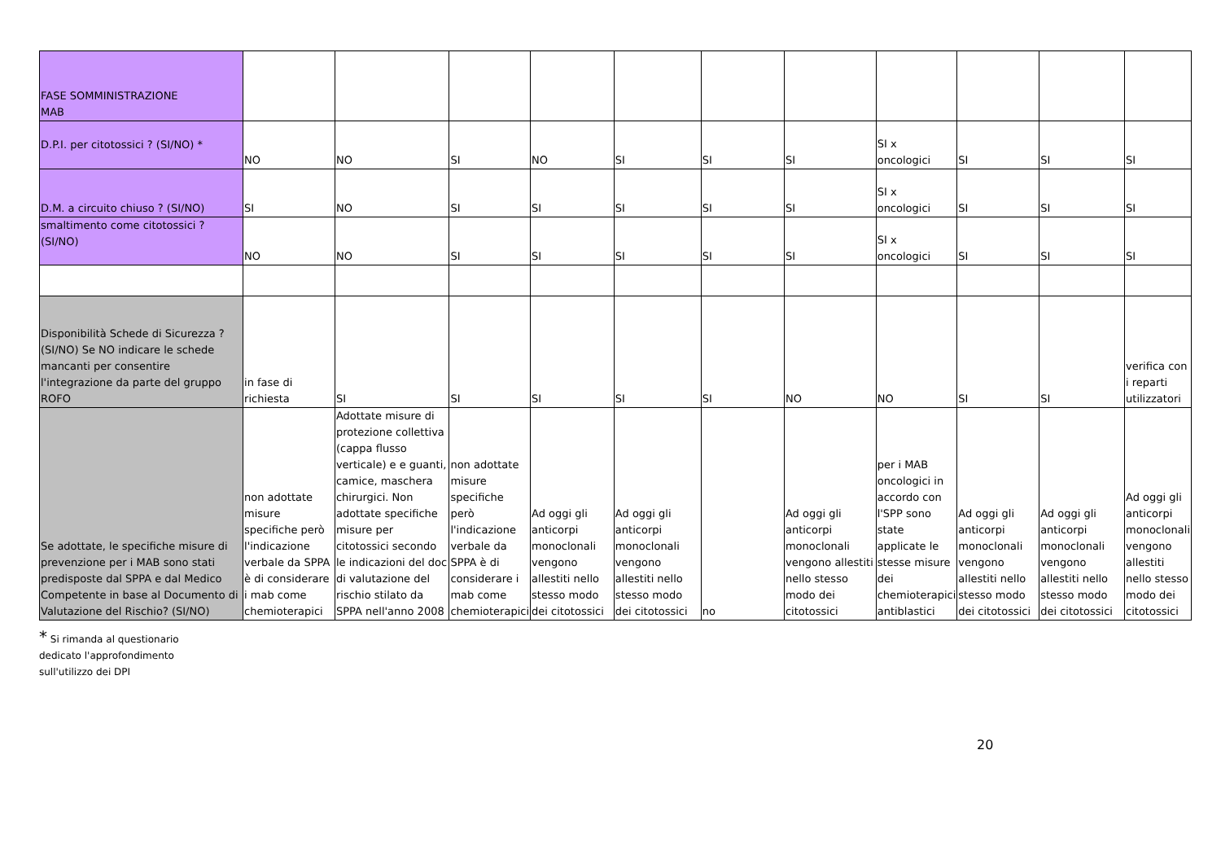| FASE SOMMINISTRAZIONE MAB | | | | | | | | | | | |
| D.P.I. per citotossici ? (SI/NO) * | NO | NO | SI | NO | SI | SI | SI | SI x oncologici | SI | SI | SI |
| D.M. a circuito chiuso ? (SI/NO) | SI | NO | SI | SI | SI | SI | SI | SI x oncologici | SI | SI | SI |
| smaltimento come citotossici ? (SI/NO) | NO | NO | SI | SI | SI | SI | SI | SI x oncologici | SI | SI | SI |
| Disponibilità Schede di Sicurezza ? (SI/NO) Se NO indicare le schede mancanti per consentire l'integrazione da parte del gruppo ROFO | in fase di richiesta | SI | SI | SI | SI | SI | NO | NO | SI | SI | verifica con i reparti utilizzatori |
| Se adottate, le specifiche misure di prevenzione per i MAB sono stati predisposte dal SPPA e dal Medico Competente in base al Documento di Valutazione del Rischio? (SI/NO) | non adottate misure specifiche però l'indicazione verbale da SPPA è di considerare i mab come chemioterapici | Adottate misure di protezione collettiva (cappa flusso verticale) e e guanti, camice, maschera chirurgici. Non adottate specifiche misure per citotossici secondo le indicazioni del doc di valutazione del rischio stilato da SPPA nell'anno 2008 | non adottate misure specifiche però l'indicazione verbale da SPPA è di considerare i mab come chemioterapici | Ad oggi gli anticorpi monoclonali vengono allestiti nello stesso modo dei citotossici | Ad oggi gli anticorpi monoclonali vengono allestiti nello stesso modo dei citotossici | no | Ad oggi gli anticorpi monoclonali vengono allestiti nello stesso modo dei citotossici | per i MAB oncologici in accordo con l'SPP sono state applicate le stesse misure dei chemioterapici antiblastici | Ad oggi gli anticorpi monoclonali vengono allestiti nello stesso modo dei citotossici | Ad oggi gli anticorpi monoclonali vengono allestiti nello stesso modo dei citotossici | Ad oggi gli anticorpi monoclonali vengono allestiti nello stesso modo dei citotossici |
* Si rimanda al questionario
dedicato l'approfondimento
sull'utilizzo dei DPI
20